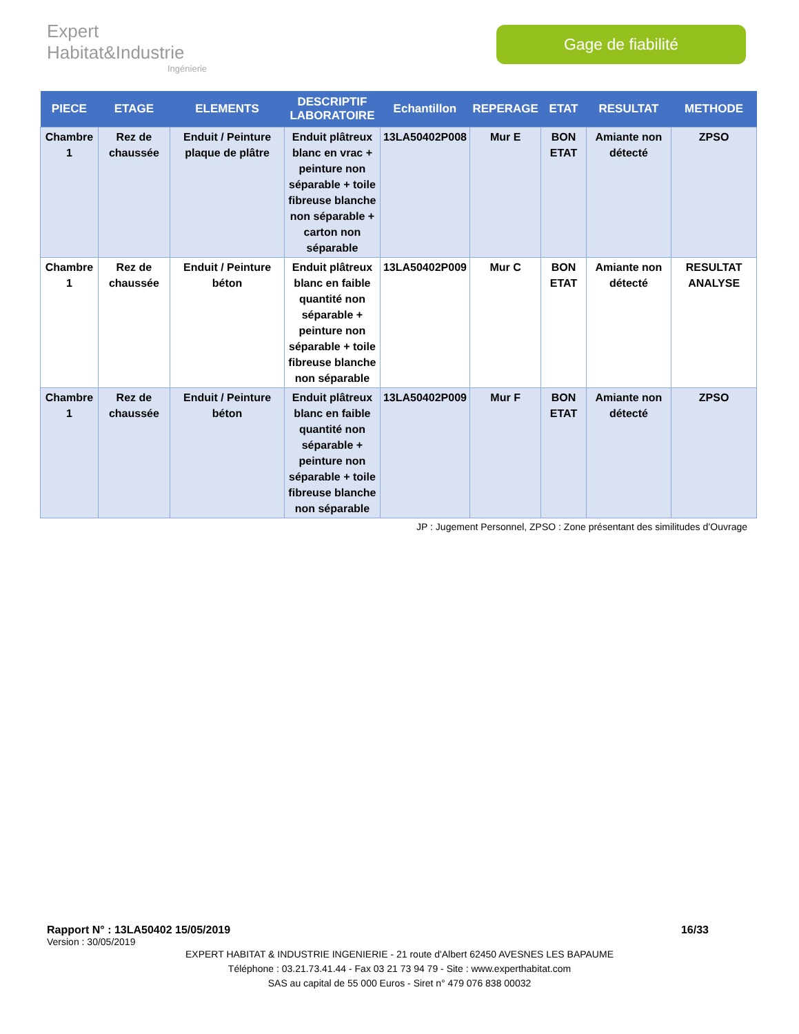Expert Habitat&Industrie
Ingénierie
Gage de fiabilité
| PIECE | ETAGE | ELEMENTS | DESCRIPTIF LABORATOIRE | Echantillon | REPERAGE | ETAT | RESULTAT | METHODE |
| --- | --- | --- | --- | --- | --- | --- | --- | --- |
| Chambre 1 | Rez de chaussée | Enduit / Peinture plaque de plâtre | Enduit plâtreux blanc en vrac + peinture non séparable + toile fibreuse blanche non séparable + carton non séparable | 13LA50402P008 | Mur E | BON ETAT | Amiante non détecté | ZPSO |
| Chambre 1 | Rez de chaussée | Enduit / Peinture béton | Enduit plâtreux blanc en faible quantité non séparable + peinture non séparable + toile fibreuse blanche non séparable | 13LA50402P009 | Mur C | BON ETAT | Amiante non détecté | RESULTAT ANALYSE |
| Chambre 1 | Rez de chaussée | Enduit / Peinture béton | Enduit plâtreux blanc en faible quantité non séparable + peinture non séparable + toile fibreuse blanche non séparable | 13LA50402P009 | Mur F | BON ETAT | Amiante non détecté | ZPSO |
JP : Jugement Personnel, ZPSO : Zone présentant des similitudes d’Ouvrage
Rapport N° : 13LA50402 15/05/2019 16/33
Version : 30/05/2019
EXPERT HABITAT & INDUSTRIE INGENIERIE - 21 route d'Albert 62450 AVESNES LES BAPAUME
Téléphone : 03.21.73.41.44 - Fax 03 21 73 94 79 - Site : www.experthabitat.com
SAS au capital de 55 000 Euros - Siret n° 479 076 838 00032